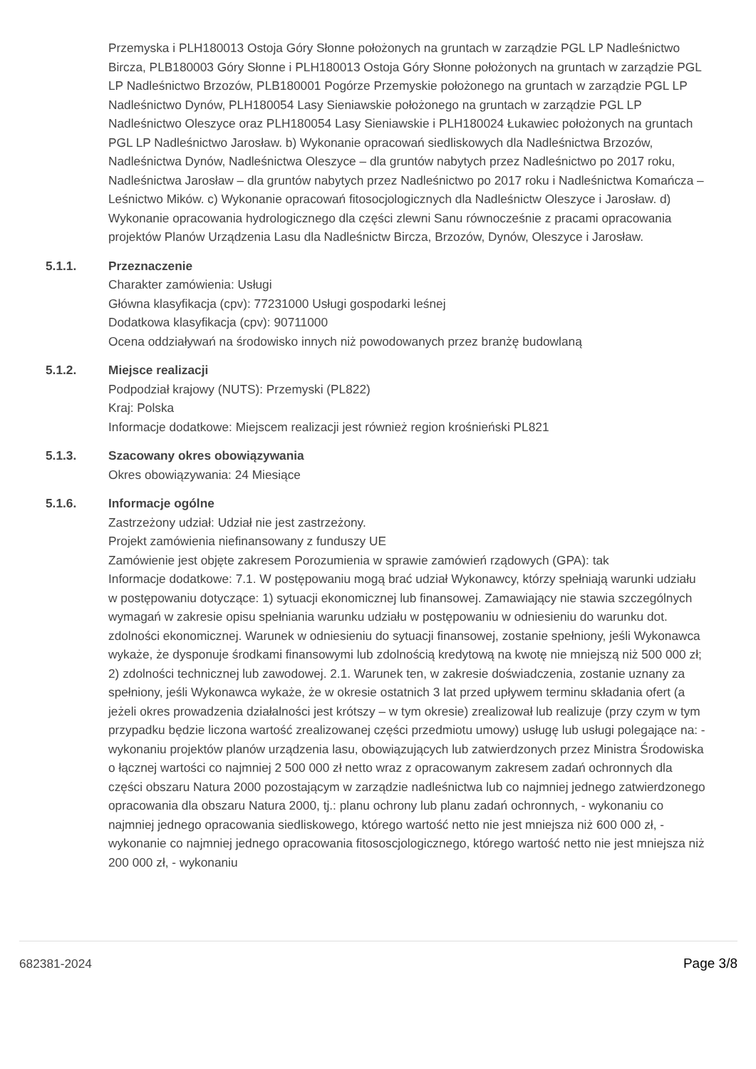Przemyska i PLH180013 Ostoja Góry Słonne położonych na gruntach w zarządzie PGL LP Nadleśnictwo Bircza, PLB180003 Góry Słonne i PLH180013 Ostoja Góry Słonne położonych na gruntach w zarządzie PGL LP Nadleśnictwo Brzozów, PLB180001 Pogórze Przemyskie położonego na gruntach w zarządzie PGL LP Nadleśnictwo Dynów, PLH180054 Lasy Sieniawskie położonego na gruntach w zarządzie PGL LP Nadleśnictwo Oleszyce oraz PLH180054 Lasy Sieniawskie i PLH180024 Łukawiec położonych na gruntach PGL LP Nadleśnictwo Jarosław. b) Wykonanie opracowań siedliskowych dla Nadleśnictwa Brzozów, Nadleśnictwa Dynów, Nadleśnictwa Oleszyce – dla gruntów nabytych przez Nadleśnictwo po 2017 roku, Nadleśnictwa Jarosław – dla gruntów nabytych przez Nadleśnictwo po 2017 roku i Nadleśnictwa Komańcza – Leśnictwo Mików. c) Wykonanie opracowań fitosocjologicznych dla Nadleśnictw Oleszyce i Jarosław. d) Wykonanie opracowania hydrologicznego dla części zlewni Sanu równocześnie z pracami opracowania projektów Planów Urządzenia Lasu dla Nadleśnictw Bircza, Brzozów, Dynów, Oleszyce i Jarosław.
5.1.1. Przeznaczenie
Charakter zamówienia: Usługi
Główna klasyfikacja (cpv): 77231000 Usługi gospodarki leśnej
Dodatkowa klasyfikacja (cpv): 90711000
Ocena oddziaływań na środowisko innych niż powodowanych przez branżę budowlaną
5.1.2. Miejsce realizacji
Podpodział krajowy (NUTS): Przemyski (PL822)
Kraj: Polska
Informacje dodatkowe: Miejscem realizacji jest również region krośnieński PL821
5.1.3. Szacowany okres obowiązywania
Okres obowiązywania: 24 Miesiące
5.1.6. Informacje ogólne
Zastrzeżony udział: Udział nie jest zastrzeżony.
Projekt zamówienia niefinansowany z funduszy UE
Zamówienie jest objęte zakresem Porozumienia w sprawie zamówień rządowych (GPA): tak
Informacje dodatkowe: 7.1. W postępowaniu mogą brać udział Wykonawcy, którzy spełniają warunki udziału w postępowaniu dotyczące: 1) sytuacji ekonomicznej lub finansowej. Zamawiający nie stawia szczególnych wymagań w zakresie opisu spełniania warunku udziału w postępowaniu w odniesieniu do warunku dot. zdolności ekonomicznej. Warunek w odniesieniu do sytuacji finansowej, zostanie spełniony, jeśli Wykonawca wykaże, że dysponuje środkami finansowymi lub zdolnością kredytową na kwotę nie mniejszą niż 500 000 zł; 2) zdolności technicznej lub zawodowej. 2.1. Warunek ten, w zakresie doświadczenia, zostanie uznany za spełniony, jeśli Wykonawca wykaże, że w okresie ostatnich 3 lat przed upływem terminu składania ofert (a jeżeli okres prowadzenia działalności jest krótszy – w tym okresie) zrealizował lub realizuje (przy czym w tym przypadku będzie liczona wartość zrealizowanej części przedmiotu umowy) usługę lub usługi polegające na: - wykonaniu projektów planów urządzenia lasu, obowiązujących lub zatwierdzonych przez Ministra Środowiska o łącznej wartości co najmniej 2 500 000 zł netto wraz z opracowanym zakresem zadań ochronnych dla części obszaru Natura 2000 pozostającym w zarządzie nadleśnictwa lub co najmniej jednego zatwierdzonego opracowania dla obszaru Natura 2000, tj.: planu ochrony lub planu zadań ochronnych, - wykonaniu co najmniej jednego opracowania siedliskowego, którego wartość netto nie jest mniejsza niż 600 000 zł, - wykonanie co najmniej jednego opracowania fitososcjologicznego, którego wartość netto nie jest mniejsza niż 200 000 zł, - wykonaniu
682381-2024 Page 3/8